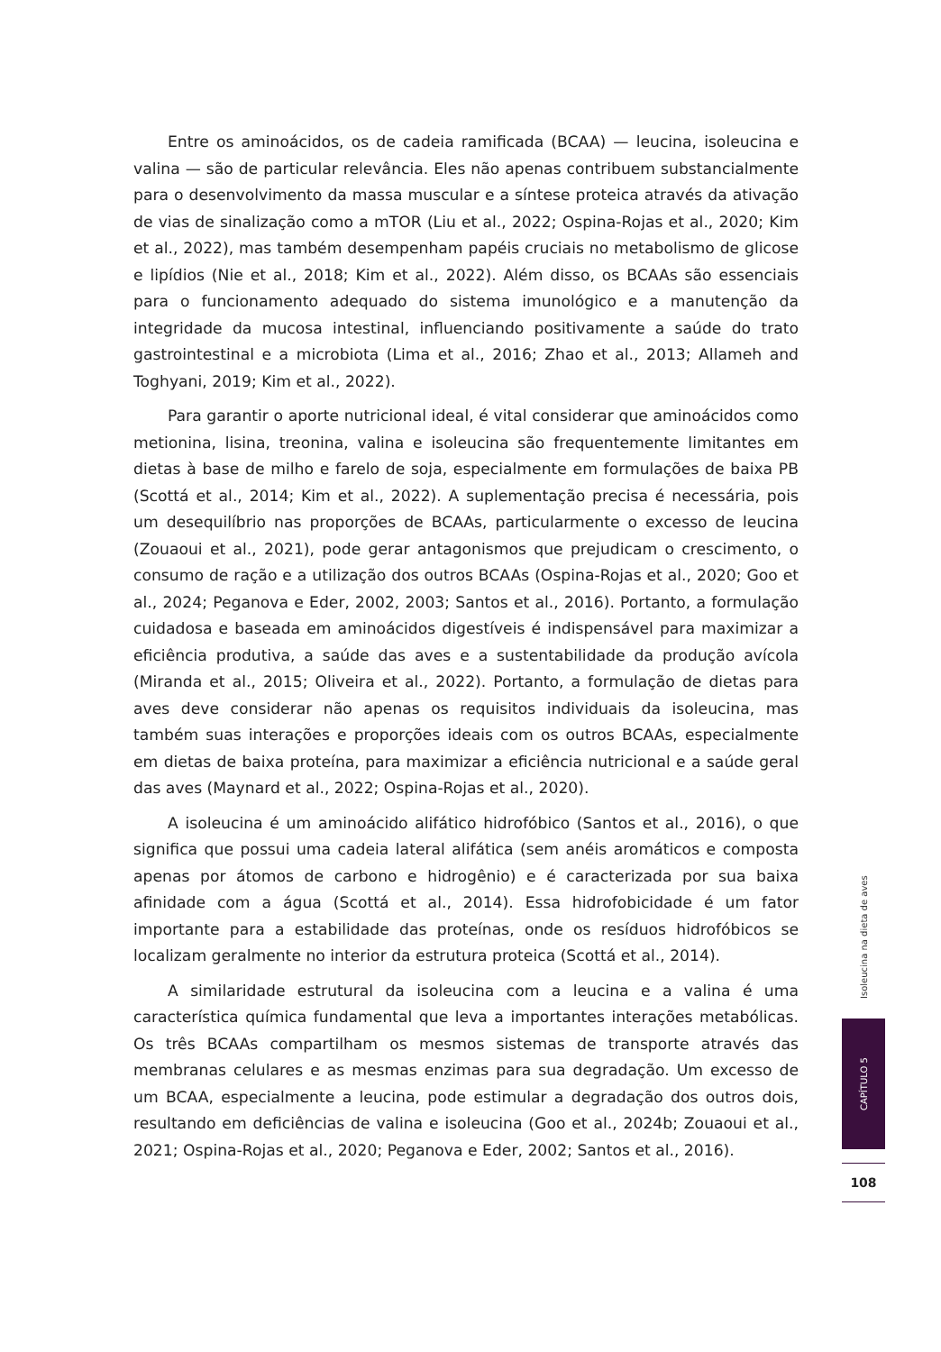Entre os aminoácidos, os de cadeia ramificada (BCAA) — leucina, isoleucina e valina — são de particular relevância. Eles não apenas contribuem substancialmente para o desenvolvimento da massa muscular e a síntese proteica através da ativação de vias de sinalização como a mTOR (Liu et al., 2022; Ospina-Rojas et al., 2020; Kim et al., 2022), mas também desempenham papéis cruciais no metabolismo de glicose e lipídios (Nie et al., 2018; Kim et al., 2022). Além disso, os BCAAs são essenciais para o funcionamento adequado do sistema imunológico e a manutenção da integridade da mucosa intestinal, influenciando positivamente a saúde do trato gastrointestinal e a microbiota (Lima et al., 2016; Zhao et al., 2013; Allameh and Toghyani, 2019; Kim et al., 2022).
Para garantir o aporte nutricional ideal, é vital considerar que aminoácidos como metionina, lisina, treonina, valina e isoleucina são frequentemente limitantes em dietas à base de milho e farelo de soja, especialmente em formulações de baixa PB (Scottá et al., 2014; Kim et al., 2022). A suplementação precisa é necessária, pois um desequilíbrio nas proporções de BCAAs, particularmente o excesso de leucina (Zouaoui et al., 2021), pode gerar antagonismos que prejudicam o crescimento, o consumo de ração e a utilização dos outros BCAAs (Ospina-Rojas et al., 2020; Goo et al., 2024; Peganova e Eder, 2002, 2003; Santos et al., 2016). Portanto, a formulação cuidadosa e baseada em aminoácidos digestíveis é indispensável para maximizar a eficiência produtiva, a saúde das aves e a sustentabilidade da produção avícola (Miranda et al., 2015; Oliveira et al., 2022). Portanto, a formulação de dietas para aves deve considerar não apenas os requisitos individuais da isoleucina, mas também suas interações e proporções ideais com os outros BCAAs, especialmente em dietas de baixa proteína, para maximizar a eficiência nutricional e a saúde geral das aves (Maynard et al., 2022; Ospina-Rojas et al., 2020).
A isoleucina é um aminoácido alifático hidrofóbico (Santos et al., 2016), o que significa que possui uma cadeia lateral alifática (sem anéis aromáticos e composta apenas por átomos de carbono e hidrogênio) e é caracterizada por sua baixa afinidade com a água (Scottá et al., 2014). Essa hidrofobicidade é um fator importante para a estabilidade das proteínas, onde os resíduos hidrofóbicos se localizam geralmente no interior da estrutura proteica (Scottá et al., 2014).
A similaridade estrutural da isoleucina com a leucina e a valina é uma característica química fundamental que leva a importantes interações metabólicas. Os três BCAAs compartilham os mesmos sistemas de transporte através das membranas celulares e as mesmas enzimas para sua degradação. Um excesso de um BCAA, especialmente a leucina, pode estimular a degradação dos outros dois, resultando em deficiências de valina e isoleucina (Goo et al., 2024b; Zouaoui et al., 2021; Ospina-Rojas et al., 2020; Peganova e Eder, 2002; Santos et al., 2016).
Isoleucina na dieta de aves
CAPÍTULO 5
108